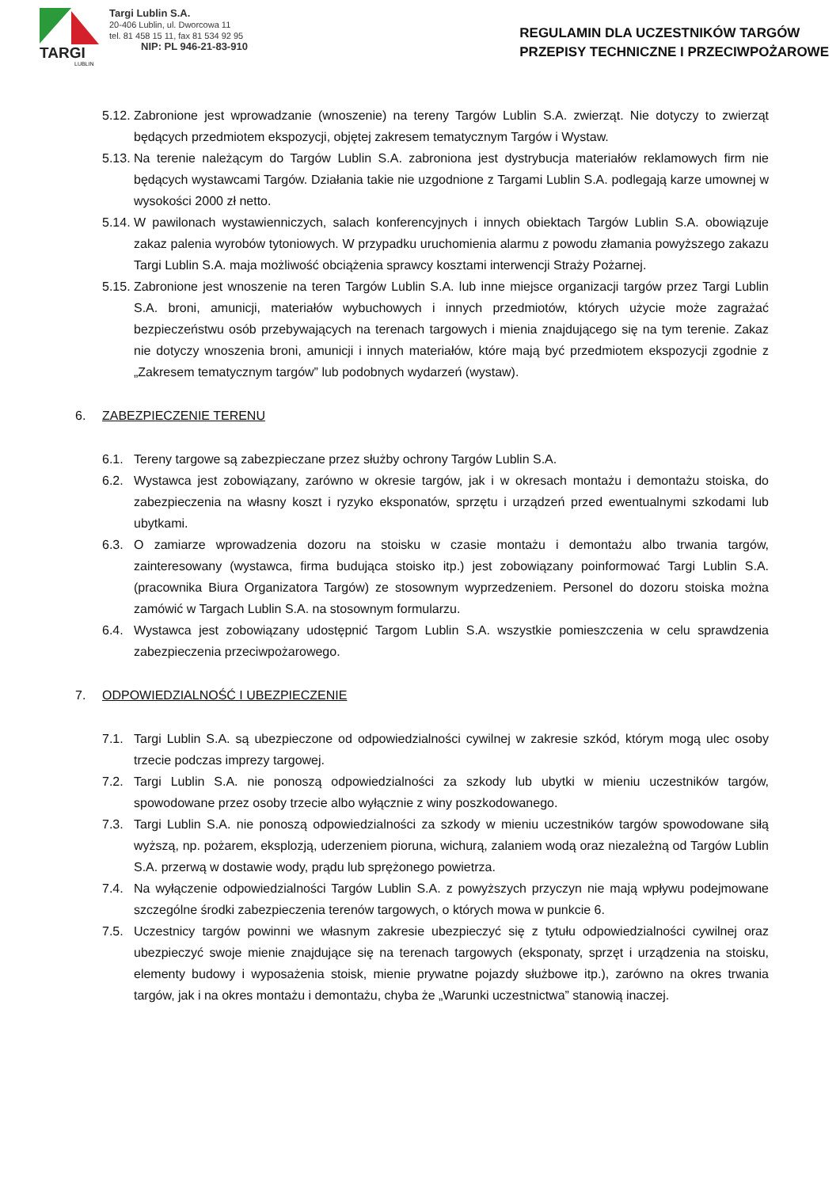TARGI
LUBLIN
Targi Lublin S.A.
20-406 Lublin, ul. Dworcowa 11
tel. 81 458 15 11, fax 81 534 92 95
NIP: PL 946-21-83-910
REGULAMIN DLA UCZESTNIKÓW TARGÓW
PRZEPISY TECHNICZNE I PRZECIWPOŻAROWE
5.12. Zabronione jest wprowadzanie (wnoszenie) na tereny Targów Lublin S.A. zwierząt. Nie dotyczy to zwierząt będących przedmiotem ekspozycji, objętej zakresem tematycznym Targów i Wystaw.
5.13. Na terenie należącym do Targów Lublin S.A. zabroniona jest dystrybucja materiałów reklamowych firm nie będących wystawcami Targów. Działania takie nie uzgodnione z Targami Lublin S.A. podlegają karze umownej w wysokości 2000 zł netto.
5.14. W pawilonach wystawienniczych, salach konferencyjnych i innych obiektach Targów Lublin S.A. obowiązuje zakaz palenia wyrobów tytoniowych. W przypadku uruchomienia alarmu z powodu złamania powyższego zakazu Targi Lublin S.A. maja możliwość obciążenia sprawcy kosztami interwencji Straży Pożarnej.
5.15. Zabronione jest wnoszenie na teren Targów Lublin S.A. lub inne miejsce organizacji targów przez Targi Lublin S.A. broni, amunicji, materiałów wybuchowych i innych przedmiotów, których użycie może zagrażać bezpieczeństwu osób przebywających na terenach targowych i mienia znajdującego się na tym terenie. Zakaz nie dotyczy wnoszenia broni, amunicji i innych materiałów, które mają być przedmiotem ekspozycji zgodnie z „Zakresem tematycznym targów” lub podobnych wydarzeń (wystaw).
6. ZABEZPIECZENIE TERENU
6.1. Tereny targowe są zabezpieczane przez służby ochrony Targów Lublin S.A.
6.2. Wystawca jest zobowiązany, zarówno w okresie targów, jak i w okresach montażu i demontażu stoiska, do zabezpieczenia na własny koszt i ryzyko eksponatów, sprzętu i urządzeń przed ewentualnymi szkodami lub ubytkami.
6.3. O zamiarze wprowadzenia dozoru na stoisku w czasie montażu i demontażu albo trwania targów, zainteresowany (wystawca, firma budująca stoisko itp.) jest zobowiązany poinformować Targi Lublin S.A. (pracownika Biura Organizatora Targów) ze stosownym wyprzedzeniem. Personel do dozoru stoiska można zamówić w Targach Lublin S.A. na stosownym formularzu.
6.4. Wystawca jest zobowiązany udostępnić Targom Lublin S.A. wszystkie pomieszczenia w celu sprawdzenia zabezpieczenia przeciwpożarowego.
7. ODPOWIEDZIALNOŚĆ I UBEZPIECZENIE
7.1. Targi Lublin S.A. są ubezpieczone od odpowiedzialności cywilnej w zakresie szkód, którym mogą ulec osoby trzecie podczas imprezy targowej.
7.2. Targi Lublin S.A. nie ponoszą odpowiedzialności za szkody lub ubytki w mieniu uczestników targów, spowodowane przez osoby trzecie albo wyłącznie z winy poszkodowanego.
7.3. Targi Lublin S.A. nie ponoszą odpowiedzialności za szkody w mieniu uczestników targów spowodowane siłą wyższą, np. pożarem, eksplozją, uderzeniem pioruna, wichurą, zalaniem wodą oraz niezależną od Targów Lublin S.A. przerwą w dostawie wody, prądu lub sprężonego powietrza.
7.4. Na wyłączenie odpowiedzialności Targów Lublin S.A. z powyższych przyczyn nie mają wpływu podejmowane szczególne środki zabezpieczenia terenów targowych, o których mowa w punkcie 6.
7.5. Uczestnicy targów powinni we własnym zakresie ubezpieczyć się z tytułu odpowiedzialności cywilnej oraz ubezpieczyć swoje mienie znajdujące się na terenach targowych (eksponaty, sprzęt i urządzenia na stoisku, elementy budowy i wyposażenia stoisk, mienie prywatne pojazdy służbowe itp.), zarówno na okres trwania targów, jak i na okres montażu i demontażu, chyba że „Warunki uczestnictwa” stanowią inaczej.